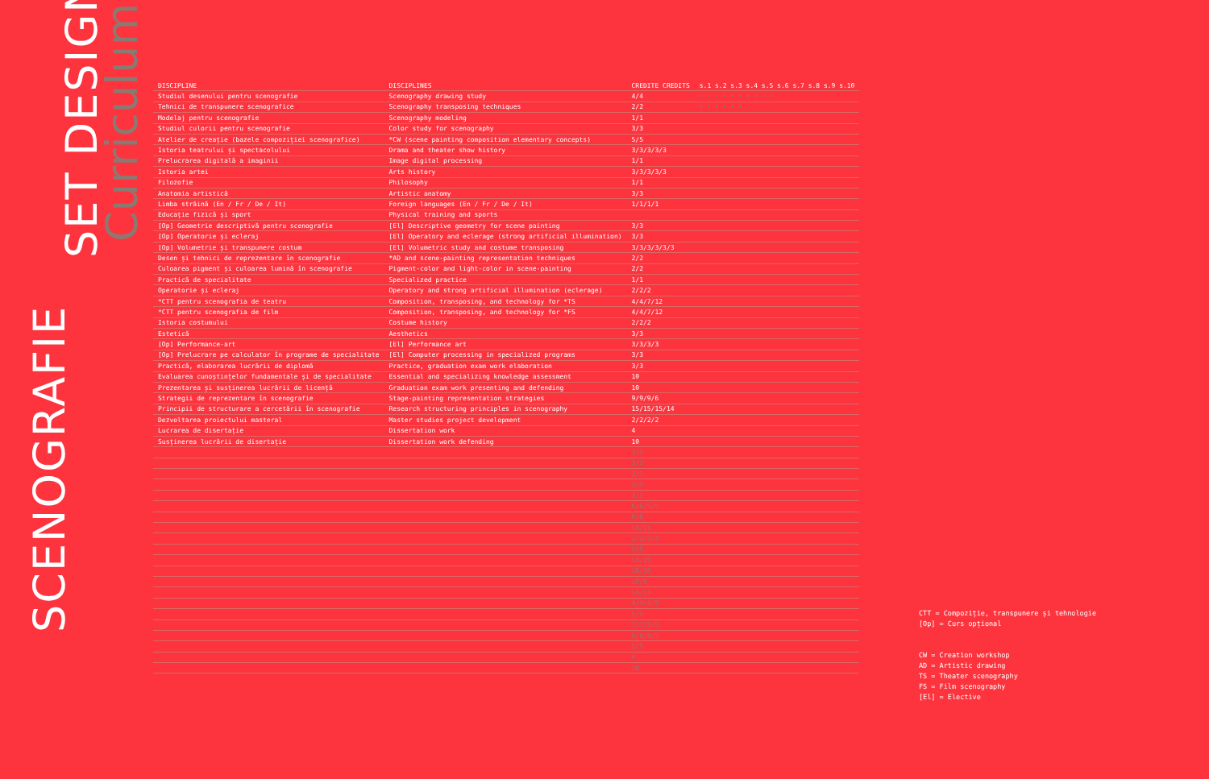SET DESIGN Curriculum
SCENOGRAFIE
| DISCIPLINE | DISCIPLINES | CREDITE CREDITS | s.1 s.2 s.3 s.4 s.5 s.6 s.7 s.8 s.9 s.10 |
| --- | --- | --- | --- |
| Studiul desenului pentru scenografie | Scenography drawing study | 4/4 | • • • • • • • • • • |
| Tehnici de transpunere scenografice | Scenography transposing techniques | 2/2 | • • • • • • |
| Modelaj pentru scenografie | Scenography modeling | 1/1 | |
| Studiul culorii pentru scenografie | Color study for scenography | 3/3 | |
| Atelier de creație (bazele compoziției scenografice) | *CW (scene painting composition elementary concepts) | 5/5 | |
| Istoria teatrului și spectacolului | Drama and theater show history | 3/3/3/3/3 | |
| Prelucrarea digitală a imaginii | Image digital processing | 1/1 | |
| Istoria artei | Arts history | 3/3/3/3/3 | |
| Filozofie | Philosophy | 1/1 | |
| Anatomia artistică | Artistic anatomy | 3/3 | |
| Limba străină (En / Fr / De / It) | Foreign languages (En / Fr / De / It) | 1/1/1/1 | |
| Educație fizică și sport | Physical training and sports | | |
| [Op] Geometrie descriptivă pentru scenografie | [El] Descriptive geometry for scene painting | 3/3 | |
| [Op] Operatorie și ecleraj | [El] Operatory and eclerage (strong artificial illumination) | 3/3 | |
| [Op] Volumetrie și transpunere costum | [El] Volumetric study and costume transposing | 3/3/3/3/3/3 | |
| Desen și tehnici de reprezentare în scenografie | *AD and scene-painting representation techniques | 2/2 | |
| Culoarea pigment și culoarea lumină în scenografie | Pigment-color and light-color in scene-painting | 2/2 | |
| Practică de specialitate | Specialized practice | 1/1 | |
| Operatorie și ecleraj | Operatory and strong artificial illumination (eclerage) | 2/2/2 | |
| *CTT pentru scenografia de teatru | Composition, transposing, and technology for *TS | 4/4/7/12 | |
| *CTT pentru scenografia de film | Composition, transposing, and technology for *FS | 4/4/7/12 | |
| Istoria costumului | Costume history | 2/2/2 | |
| Estetică | Aesthetics | 3/3 | |
| [Op] Performance-art | [El] Performance art | 3/3/3/3 | |
| [Op] Prelucrare pe calculator în programe de specialitate | [El] Computer processing in specialized programs | 3/3 | |
| Practică, elaborarea lucrării de diplomă | Practice, graduation exam work elaboration | 3/3 | |
| Evaluarea cunoștințelor fundamentale și de specialitate | Essential and specializing knowledge assessment | 10 | |
| Prezentarea și susținerea lucrării de licență | Graduation exam work presenting and defending | 10 | |
| Strategii de reprezentare în scenografie | Stage-painting representation strategies | 9/9/9/6 | |
| Principii de structurare a cercetării în scenografie | Research structuring principles in scenography | 15/15/15/14 | |
| Dezvoltarea proiectului masteral | Master studies project development | 2/2/2/2 | |
| Lucrarea de disertație | Dissertation work | 4 | |
| Susținerea lucrării de disertație | Dissertation work defending | 10 | |
| | | 3/3 | |
| | | 3/3 | |
| | | 3/3 | |
| | | 3/3 | |
| | | 3/3 | |
| | | 6/6/5/5 | |
| | | 6/6 | |
| | | 14/14 | |
| | | 2/2/2/2 | |
| | | 5/5 | |
| | | 14/10 | |
| | | 10/10 | |
| | | 10/8 | |
| | | 14/14 | |
| | | 4/4/4/5 | |
| | | 5/5 | |
| | | 7/7/7/5 | |
| | | 8/8/8/5 | |
| | | 5/5 | |
| | | 4 | |
| | | 10 | |
CTT = Compoziție, transpunere și tehnologie
[Op] = Curs opțional
CW = Creation workshop
AD = Artistic drawing
TS = Theater scenography
FS = Film scenography
[El] = Elective